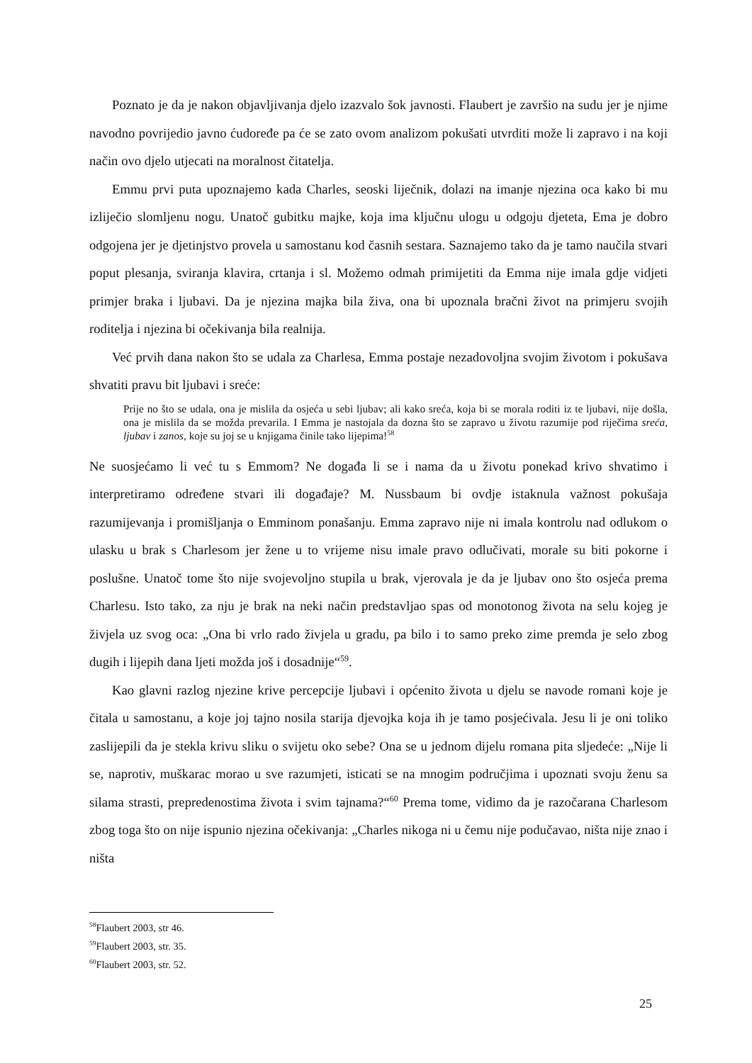Poznato je da je nakon objavljivanja djelo izazvalo šok javnosti. Flaubert je završio na sudu jer je njime navodno povrijedio javno ćudoređe pa će se zato ovom analizom pokušati utvrditi može li zapravo i na koji način ovo djelo utjecati na moralnost čitatelja.
Emmu prvi puta upoznajemo kada Charles, seoski liječnik, dolazi na imanje njezina oca kako bi mu izliječio slomljenu nogu. Unatoč gubitku majke, koja ima ključnu ulogu u odgoju djeteta, Ema je dobro odgojena jer je djetinjstvo provela u samostanu kod časnih sestara. Saznajemo tako da je tamo naučila stvari poput plesanja, sviranja klavira, crtanja i sl. Možemo odmah primijetiti da Emma nije imala gdje vidjeti primjer braka i ljubavi. Da je njezina majka bila živa, ona bi upoznala bračni život na primjeru svojih roditelja i njezina bi očekivanja bila realnija.
Već prvih dana nakon što se udala za Charlesa, Emma postaje nezadovoljna svojim životom i pokušava shvatiti pravu bit ljubavi i sreće:
Prije no što se udala, ona je mislila da osjeća u sebi ljubav; ali kako sreća, koja bi se morala roditi iz te ljubavi, nije došla, ona je mislila da se možda prevarila. I Emma je nastojala da dozna što se zapravo u životu razumije pod riječima sreća, ljubav i zanos, koje su joj se u knjigama činile tako lijepima!<sup>58</sup>
Ne suosjećamo li već tu s Emmom? Ne događa li se i nama da u životu ponekad krivo shvatimo i interpretiramo određene stvari ili događaje? M. Nussbaum bi ovdje istaknula važnost pokušaja razumijevanja i promišljanja o Emminom ponašanju. Emma zapravo nije ni imala kontrolu nad odlukom o ulasku u brak s Charlesom jer žene u to vrijeme nisu imale pravo odlučivati, morale su biti pokorne i poslušne. Unatoč tome što nije svojevoljno stupila u brak, vjerovala je da je ljubav ono što osjeća prema Charlesu. Isto tako, za nju je brak na neki način predstavljao spas od monotonog života na selu kojeg je živjela uz svog oca: „Ona bi vrlo rado živjela u gradu, pa bilo i to samo preko zime premda je selo zbog dugih i lijepih dana ljeti možda još i dosadnije“<sup>59</sup>.
Kao glavni razlog njezine krive percepcije ljubavi i općenito života u djelu se navode romani koje je čitala u samostanu, a koje joj tajno nosila starija djevojka koja ih je tamo posjećivala. Jesu li je oni toliko zaslijepili da je stekla krivu sliku o svijetu oko sebe? Ona se u jednom dijelu romana pita sljedeće: „Nije li se, naprotiv, muškarac morao u sve razumjeti, isticati se na mnogim područjima i upoznati svoju ženu sa silama strasti, prepredenostima života i svim tajnama?“<sup>60</sup> Prema tome, vidimo da je razočarana Charlesom zbog toga što on nije ispunio njezina očekivanja: „Charles nikoga ni u čemu nije podučavao, ništa nije znao i ništa
<sup>58</sup> Flaubert 2003, str 46.
<sup>59</sup> Flaubert 2003, str. 35.
<sup>60</sup> Flaubert 2003, str. 52.
25